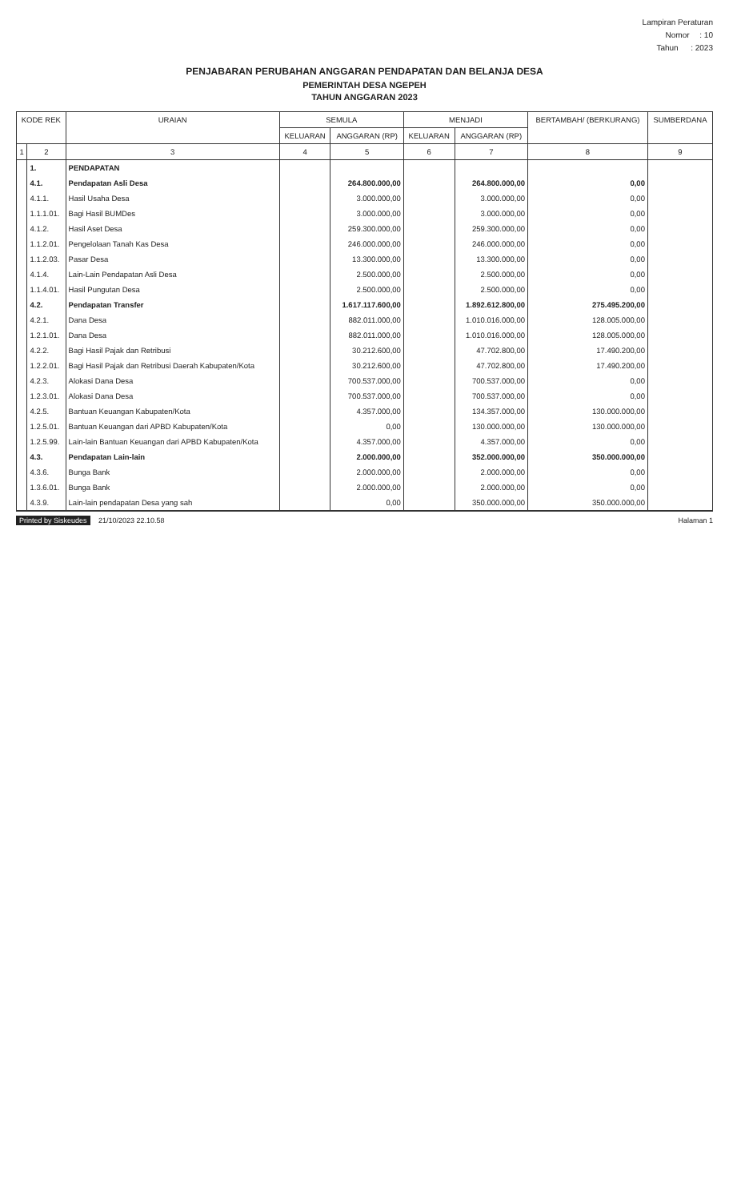Lampiran Peraturan
Nomor : 10
Tahun : 2023
PENJABARAN PERUBAHAN ANGGARAN PENDAPATAN DAN BELANJA DESA
PEMERINTAH DESA NGEPEH
TAHUN ANGGARAN 2023
| KODE REK | | URAIAN | SEMULA | | MENJADI | | BERTAMBAH/ (BERKURANG) | SUMBERDANA |
| --- | --- | --- | --- | --- | --- | --- | --- | --- |
| | | | KELUARAN | ANGGARAN (RP) | KELUARAN | ANGGARAN (RP) | | |
| 1 | 2 | 3 | 4 | 5 | 6 | 7 | 8 | 9 |
| | 1. | PENDAPATAN | | | | | | |
| | 4.1. | Pendapatan Asli Desa | | 264.800.000,00 | | 264.800.000,00 | 0,00 | |
| | 4.1.1. | Hasil Usaha Desa | | 3.000.000,00 | | 3.000.000,00 | 0,00 | |
| | 1.1.1.01. | Bagi Hasil BUMDes | | 3.000.000,00 | | 3.000.000,00 | 0,00 | |
| | 4.1.2. | Hasil Aset Desa | | 259.300.000,00 | | 259.300.000,00 | 0,00 | |
| | 1.1.2.01. | Pengelolaan Tanah Kas Desa | | 246.000.000,00 | | 246.000.000,00 | 0,00 | |
| | 1.1.2.03. | Pasar Desa | | 13.300.000,00 | | 13.300.000,00 | 0,00 | |
| | 4.1.4. | Lain-Lain Pendapatan Asli Desa | | 2.500.000,00 | | 2.500.000,00 | 0,00 | |
| | 1.1.4.01. | Hasil Pungutan Desa | | 2.500.000,00 | | 2.500.000,00 | 0,00 | |
| | 4.2. | Pendapatan Transfer | | 1.617.117.600,00 | | 1.892.612.800,00 | 275.495.200,00 | |
| | 4.2.1. | Dana Desa | | 882.011.000,00 | | 1.010.016.000,00 | 128.005.000,00 | |
| | 1.2.1.01. | Dana Desa | | 882.011.000,00 | | 1.010.016.000,00 | 128.005.000,00 | |
| | 4.2.2. | Bagi Hasil Pajak dan Retribusi | | 30.212.600,00 | | 47.702.800,00 | 17.490.200,00 | |
| | 1.2.2.01. | Bagi Hasil Pajak dan Retribusi Daerah Kabupaten/Kota | | 30.212.600,00 | | 47.702.800,00 | 17.490.200,00 | |
| | 4.2.3. | Alokasi Dana Desa | | 700.537.000,00 | | 700.537.000,00 | 0,00 | |
| | 1.2.3.01. | Alokasi Dana Desa | | 700.537.000,00 | | 700.537.000,00 | 0,00 | |
| | 4.2.5. | Bantuan Keuangan Kabupaten/Kota | | 4.357.000,00 | | 134.357.000,00 | 130.000.000,00 | |
| | 1.2.5.01. | Bantuan Keuangan dari APBD Kabupaten/Kota | | 0,00 | | 130.000.000,00 | 130.000.000,00 | |
| | 1.2.5.99. | Lain-lain Bantuan Keuangan dari APBD Kabupaten/Kota | | 4.357.000,00 | | 4.357.000,00 | 0,00 | |
| | 4.3. | Pendapatan Lain-lain | | 2.000.000,00 | | 352.000.000,00 | 350.000.000,00 | |
| | 4.3.6. | Bunga Bank | | 2.000.000,00 | | 2.000.000,00 | 0,00 | |
| | 1.3.6.01. | Bunga Bank | | 2.000.000,00 | | 2.000.000,00 | 0,00 | |
| | 4.3.9. | Lain-lain pendapatan Desa yang sah | | 0,00 | | 350.000.000,00 | 350.000.000,00 | |
Printed by Siskeudes 21/10/2023 22.10.58
Halaman 1